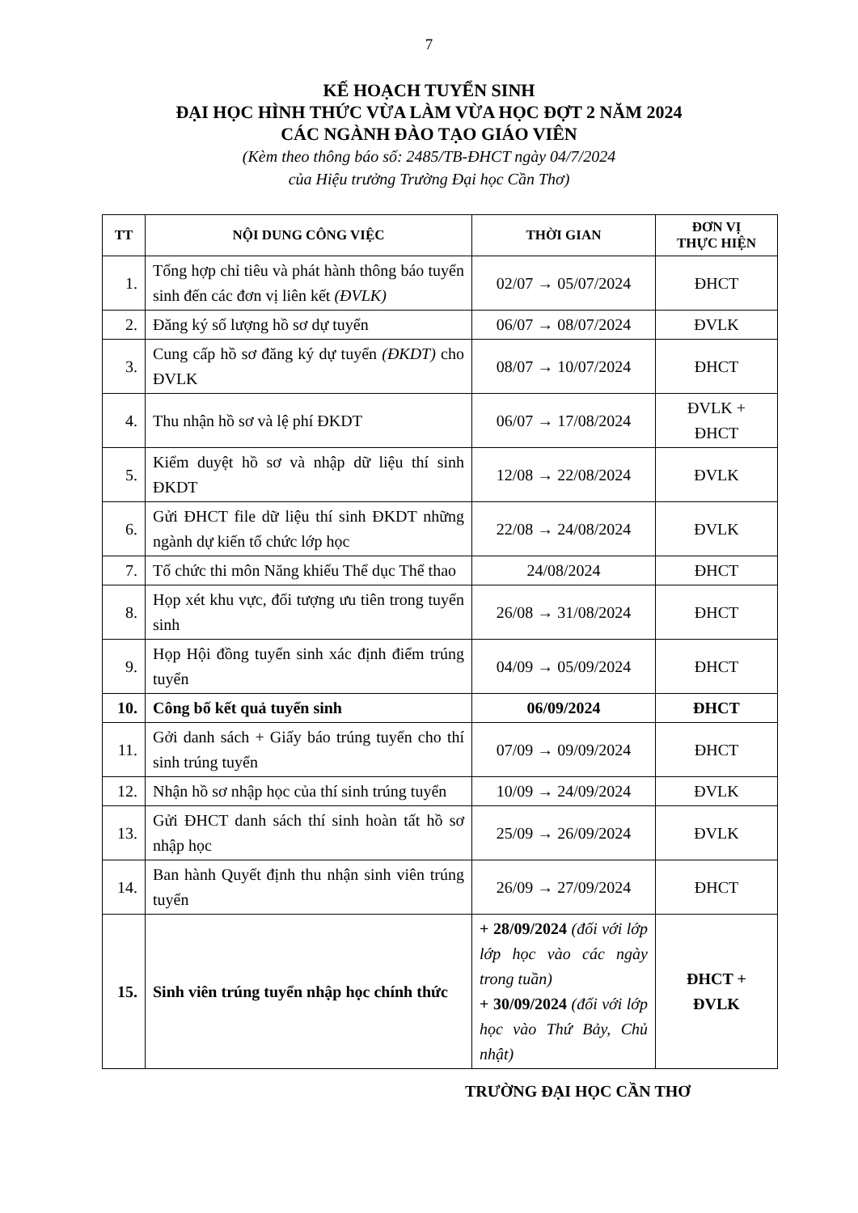7
KẾ HOẠCH TUYỂN SINH
ĐẠI HỌC HÌNH THỨC VỪA LÀM VỪA HỌC ĐỢT 2 NĂM 2024
CÁC NGÀNH ĐÀO TẠO GIÁO VIÊN
(Kèm theo thông báo số: 2485/TB-ĐHCT ngày 04/7/2024
của Hiệu trưởng Trường Đại học Cần Thơ)
| TT | NỘI DUNG CÔNG VIỆC | THỜI GIAN | ĐƠN VỊ THỰC HIỆN |
| --- | --- | --- | --- |
| 1. | Tổng hợp chỉ tiêu và phát hành thông báo tuyển sinh đến các đơn vị liên kết (ĐVLK) | 02/07 → 05/07/2024 | ĐHCT |
| 2. | Đăng ký số lượng hồ sơ dự tuyển | 06/07 → 08/07/2024 | ĐVLK |
| 3. | Cung cấp hồ sơ đăng ký dự tuyển (ĐKDT) cho ĐVLK | 08/07 → 10/07/2024 | ĐHCT |
| 4. | Thu nhận hồ sơ và lệ phí ĐKDT | 06/07 → 17/08/2024 | ĐVLK + ĐHCT |
| 5. | Kiểm duyệt hồ sơ và nhập dữ liệu thí sinh ĐKDT | 12/08 → 22/08/2024 | ĐVLK |
| 6. | Gửi ĐHCT file dữ liệu thí sinh ĐKDT những ngành dự kiến tổ chức lớp học | 22/08 → 24/08/2024 | ĐVLK |
| 7. | Tổ chức thi môn Năng khiếu Thể dục Thể thao | 24/08/2024 | ĐHCT |
| 8. | Họp xét khu vực, đối tượng ưu tiên trong tuyển sinh | 26/08 → 31/08/2024 | ĐHCT |
| 9. | Họp Hội đồng tuyển sinh xác định điểm trúng tuyển | 04/09 → 05/09/2024 | ĐHCT |
| 10. | Công bố kết quả tuyển sinh | 06/09/2024 | ĐHCT |
| 11. | Gởi danh sách + Giấy báo trúng tuyển cho thí sinh trúng tuyển | 07/09 → 09/09/2024 | ĐHCT |
| 12. | Nhận hồ sơ nhập học của thí sinh trúng tuyển | 10/09 → 24/09/2024 | ĐVLK |
| 13. | Gửi ĐHCT danh sách thí sinh hoàn tất hồ sơ nhập học | 25/09 → 26/09/2024 | ĐVLK |
| 14. | Ban hành Quyết định thu nhận sinh viên trúng tuyển | 26/09 → 27/09/2024 | ĐHCT |
| 15. | Sinh viên trúng tuyển nhập học chính thức | + 28/09/2024 (đối với lớp lớp học vào các ngày trong tuần) + 30/09/2024 (đối với lớp học vào Thứ Bảy, Chủ nhật) | ĐHCT + ĐVLK |
TRƯỜNG ĐẠI HỌC CẦN THƠ